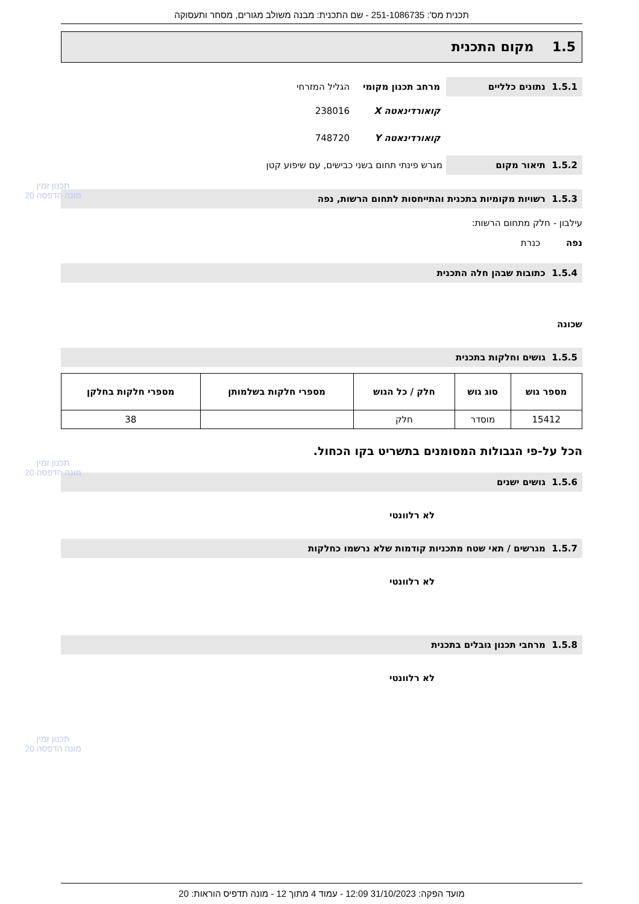תכנית מס': 251-1086735 - שם התכנית: מבנה משולב מגורים, מסחר ותעסוקה
1.5 מקום התכנית
1.5.1 נתונים כלליים מרחב תכנון מקומי הגליל המזרחי
קואורדינאטה X 238016
קואורדינאטה Y 748720
1.5.2 תיאור מקום מגרש פינתי תחום בשני כבישים, עם שיפוע קטן
1.5.3 רשויות מקומיות בתכנית והתייחסות לתחום הרשות, נפה
עילבון - חלק מתחום הרשות:
נפה כנרת
1.5.4 כתובות שבהן חלה התכנית
שכונה
1.5.5 גושים וחלקות בתכנית
| מספר גוש | סוג גוש | חלק / כל הגוש | מספרי חלקות בשלמותן | מספרי חלקות בחלקן |
| --- | --- | --- | --- | --- |
| 15412 | מוסדר | חלק | | 38 |
הכל על-פי הגבולות המסומנים בתשריט בקו הכחול.
1.5.6 גושים ישנים
לא רלוונטי
1.5.7 מגרשים / תאי שטח מתכניות קודמות שלא נרשמו כחלקות
לא רלוונטי
1.5.8 מרחבי תכנון גובלים בתכנית
לא רלוונטי
מועד הפקה: 31/10/2023 12:09 - עמוד 4 מתוך 12 - מונה תדפיס הוראות: 20
תכנון זמין
מונה הדפסה 20
תכנון זמין
מונה הדפסה 20
תכנון זמין
מונה הדפסה 20